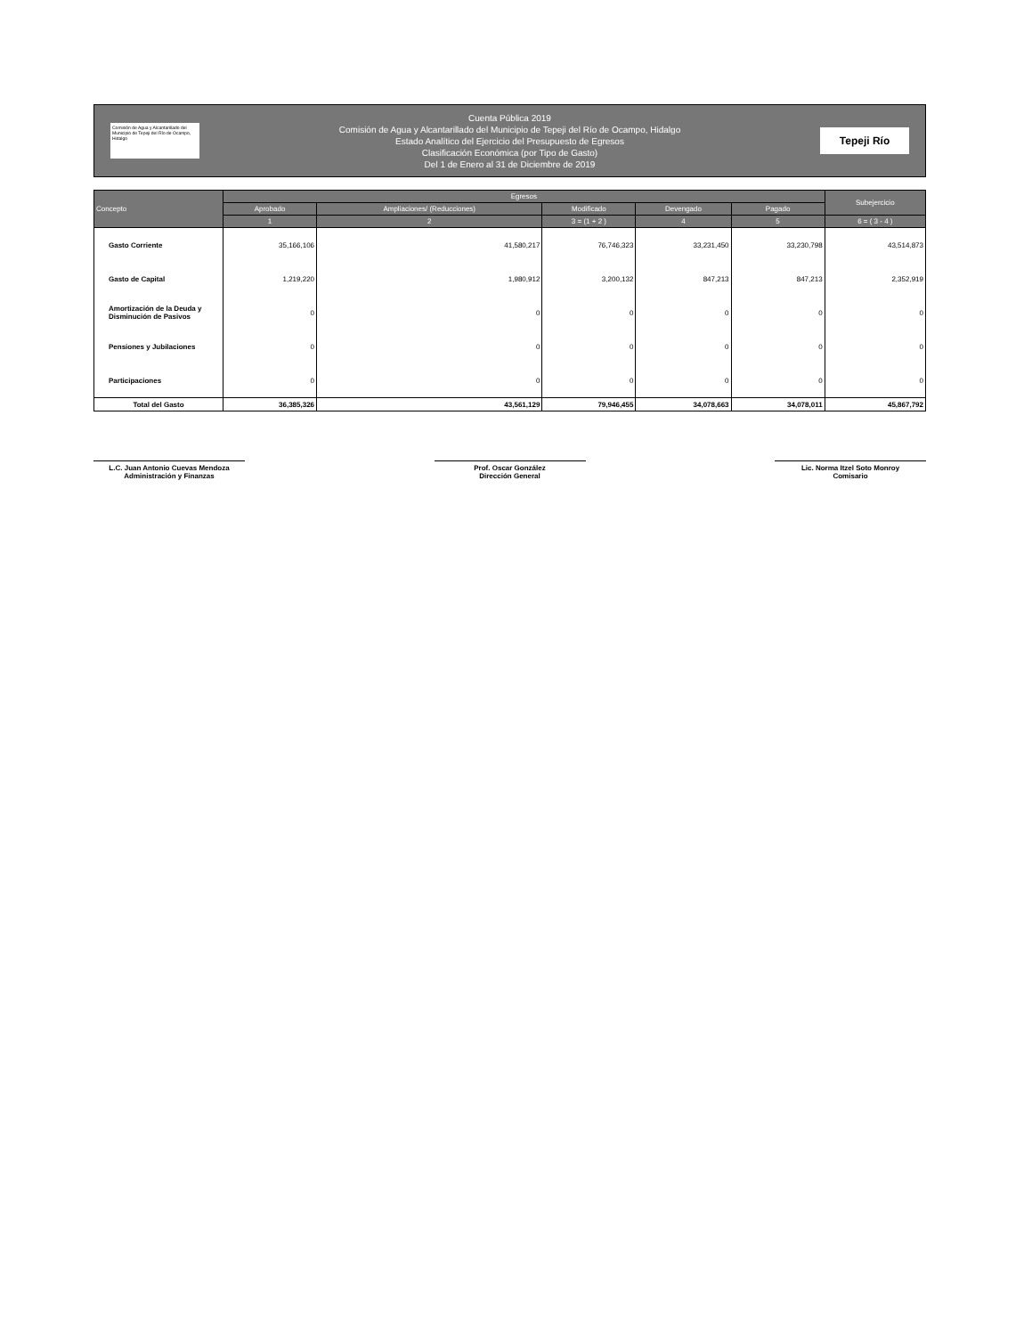Comisión de Agua y Alcantarillado del Municipio de Tepeji del Río de Ocampo, Hidalgo
Cuenta Pública 2019
Comisión de Agua y Alcantarillado del Municipio de Tepeji del Río de Ocampo, Hidalgo
Estado Analítico del Ejercicio del Presupuesto de Egresos
Clasificación Económica (por Tipo de Gasto)
Del 1 de Enero al 31 de Diciembre de 2019
Tepeji Río
| Concepto | Egresos | | | | | Subejercicio |
| --- | --- | --- | --- | --- | --- | --- |
| | Aprobado | Ampliaciones/ (Reducciones) | Modificado | Devengado | Pagado | |
| | 1 | 2 | 3 = (1 + 2 ) | 4 | 5 | 6 = ( 3 - 4 ) |
| Gasto Corriente | 35,166,106 | 41,580,217 | 76,746,323 | 33,231,450 | 33,230,798 | 43,514,873 |
| Gasto de Capital | 1,219,220 | 1,980,912 | 3,200,132 | 847,213 | 847,213 | 2,352,919 |
| Amortización de la Deuda y Disminución de Pasivos | 0 | 0 | 0 | 0 | 0 | 0 |
| Pensiones y Jubilaciones | 0 | 0 | 0 | 0 | 0 | 0 |
| Participaciones | 0 | 0 | 0 | 0 | 0 | 0 |
| Total del Gasto | 36,385,326 | 43,561,129 | 79,946,455 | 34,078,663 | 34,078,011 | 45,867,792 |
L.C. Juan Antonio Cuevas Mendoza
Administración y Finanzas
Prof. Oscar González
Dirección General
Lic. Norma Itzel Soto Monroy
Comisario